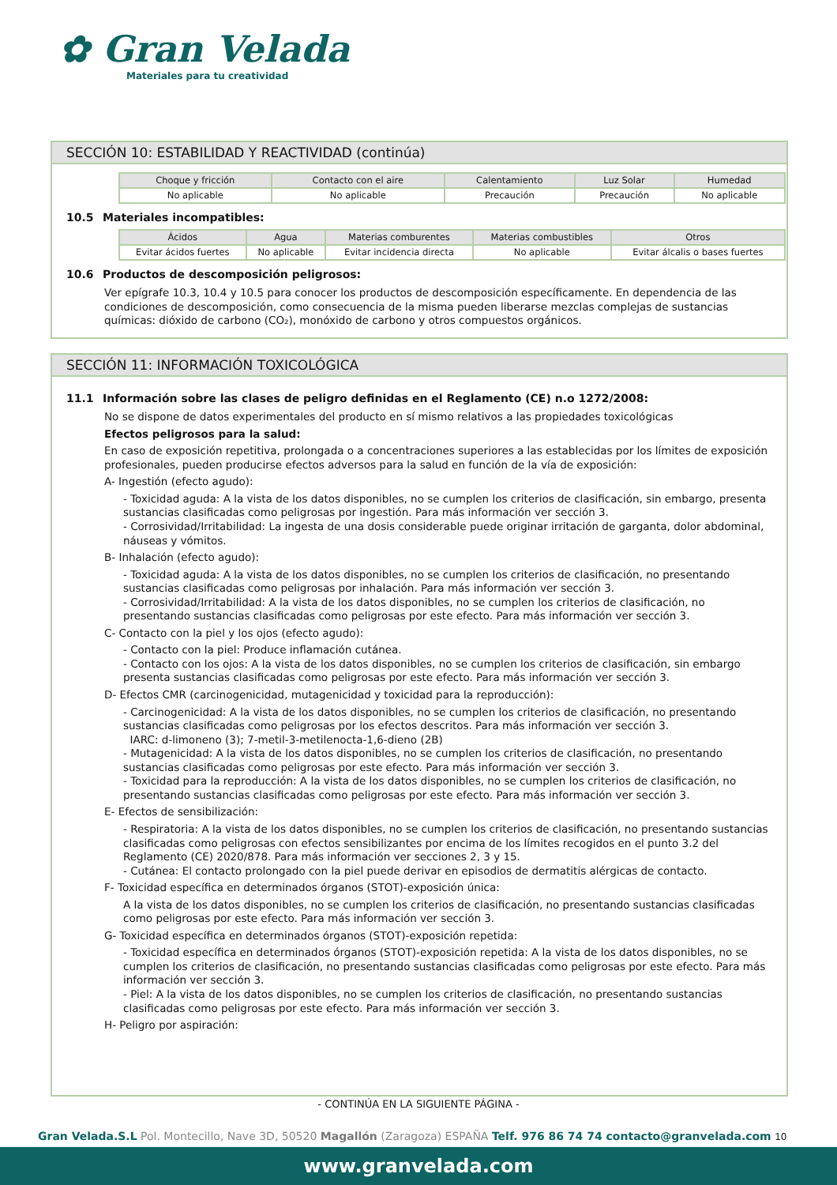✿ Gran Velada
Materiales para tu creatividad
SECCIÓN 10: ESTABILIDAD Y REACTIVIDAD (continúa)
| Choque y fricción | Contacto con el aire | Calentamiento | Luz Solar | Humedad |
| --- | --- | --- | --- | --- |
| No aplicable | No aplicable | Precaución | Precaución | No aplicable |
10.5 Materiales incompatibles:
| Ácidos | Agua | Materias comburentes | Materias combustibles | Otros |
| --- | --- | --- | --- | --- |
| Evitar ácidos fuertes | No aplicable | Evitar incidencia directa | No aplicable | Evitar álcalis o bases fuertes |
10.6 Productos de descomposición peligrosos:
Ver epígrafe 10.3, 10.4 y 10.5 para conocer los productos de descomposición específicamente. En dependencia de las condiciones de descomposición, como consecuencia de la misma pueden liberarse mezclas complejas de sustancias químicas: dióxido de carbono (CO₂), monóxido de carbono y otros compuestos orgánicos.
SECCIÓN 11: INFORMACIÓN TOXICOLÓGICA
11.1 Información sobre las clases de peligro definidas en el Reglamento (CE) n.o 1272/2008:
No se dispone de datos experimentales del producto en sí mismo relativos a las propiedades toxicológicas
Efectos peligrosos para la salud:
En caso de exposición repetitiva, prolongada o a concentraciones superiores a las establecidas por los límites de exposición profesionales, pueden producirse efectos adversos para la salud en función de la vía de exposición:
A- Ingestión (efecto agudo):
- Toxicidad aguda: A la vista de los datos disponibles, no se cumplen los criterios de clasificación, sin embargo, presenta sustancias clasificadas como peligrosas por ingestión. Para más información ver sección 3.
- Corrosividad/Irritabilidad: La ingesta de una dosis considerable puede originar irritación de garganta, dolor abdominal, náuseas y vómitos.
B- Inhalación (efecto agudo):
- Toxicidad aguda: A la vista de los datos disponibles, no se cumplen los criterios de clasificación, no presentando sustancias clasificadas como peligrosas por inhalación. Para más información ver sección 3.
- Corrosividad/Irritabilidad: A la vista de los datos disponibles, no se cumplen los criterios de clasificación, no presentando sustancias clasificadas como peligrosas por este efecto. Para más información ver sección 3.
C- Contacto con la piel y los ojos (efecto agudo):
- Contacto con la piel: Produce inflamación cutánea.
- Contacto con los ojos: A la vista de los datos disponibles, no se cumplen los criterios de clasificación, sin embargo presenta sustancias clasificadas como peligrosas por este efecto. Para más información ver sección 3.
D- Efectos CMR (carcinogenicidad, mutagenicidad y toxicidad para la reproducción):
- Carcinogenicidad: A la vista de los datos disponibles, no se cumplen los criterios de clasificación, no presentando sustancias clasificadas como peligrosas por los efectos descritos. Para más información ver sección 3.
IARC: d-limoneno (3); 7-metil-3-metilenocta-1,6-dieno (2B)
- Mutagenicidad: A la vista de los datos disponibles, no se cumplen los criterios de clasificación, no presentando sustancias clasificadas como peligrosas por este efecto. Para más información ver sección 3.
- Toxicidad para la reproducción: A la vista de los datos disponibles, no se cumplen los criterios de clasificación, no presentando sustancias clasificadas como peligrosas por este efecto. Para más información ver sección 3.
E- Efectos de sensibilización:
- Respiratoria: A la vista de los datos disponibles, no se cumplen los criterios de clasificación, no presentando sustancias clasificadas como peligrosas con efectos sensibilizantes por encima de los límites recogidos en el punto 3.2 del Reglamento (CE) 2020/878. Para más información ver secciones 2, 3 y 15.
- Cutánea: El contacto prolongado con la piel puede derivar en episodios de dermatitis alérgicas de contacto.
F- Toxicidad específica en determinados órganos (STOT)-exposición única:
A la vista de los datos disponibles, no se cumplen los criterios de clasificación, no presentando sustancias clasificadas como peligrosas por este efecto. Para más información ver sección 3.
G- Toxicidad específica en determinados órganos (STOT)-exposición repetida:
- Toxicidad específica en determinados órganos (STOT)-exposición repetida: A la vista de los datos disponibles, no se cumplen los criterios de clasificación, no presentando sustancias clasificadas como peligrosas por este efecto. Para más información ver sección 3.
- Piel: A la vista de los datos disponibles, no se cumplen los criterios de clasificación, no presentando sustancias clasificadas como peligrosas por este efecto. Para más información ver sección 3.
H- Peligro por aspiración:
- CONTINÚA EN LA SIGUIENTE PÁGINA -
Gran Velada.S.L Pol. Montecillo, Nave 3D, 50520 Magallón (Zaragoza) ESPAÑA Telf. 976 86 74 74 contacto@granvelada.com 10
www.granvelada.com